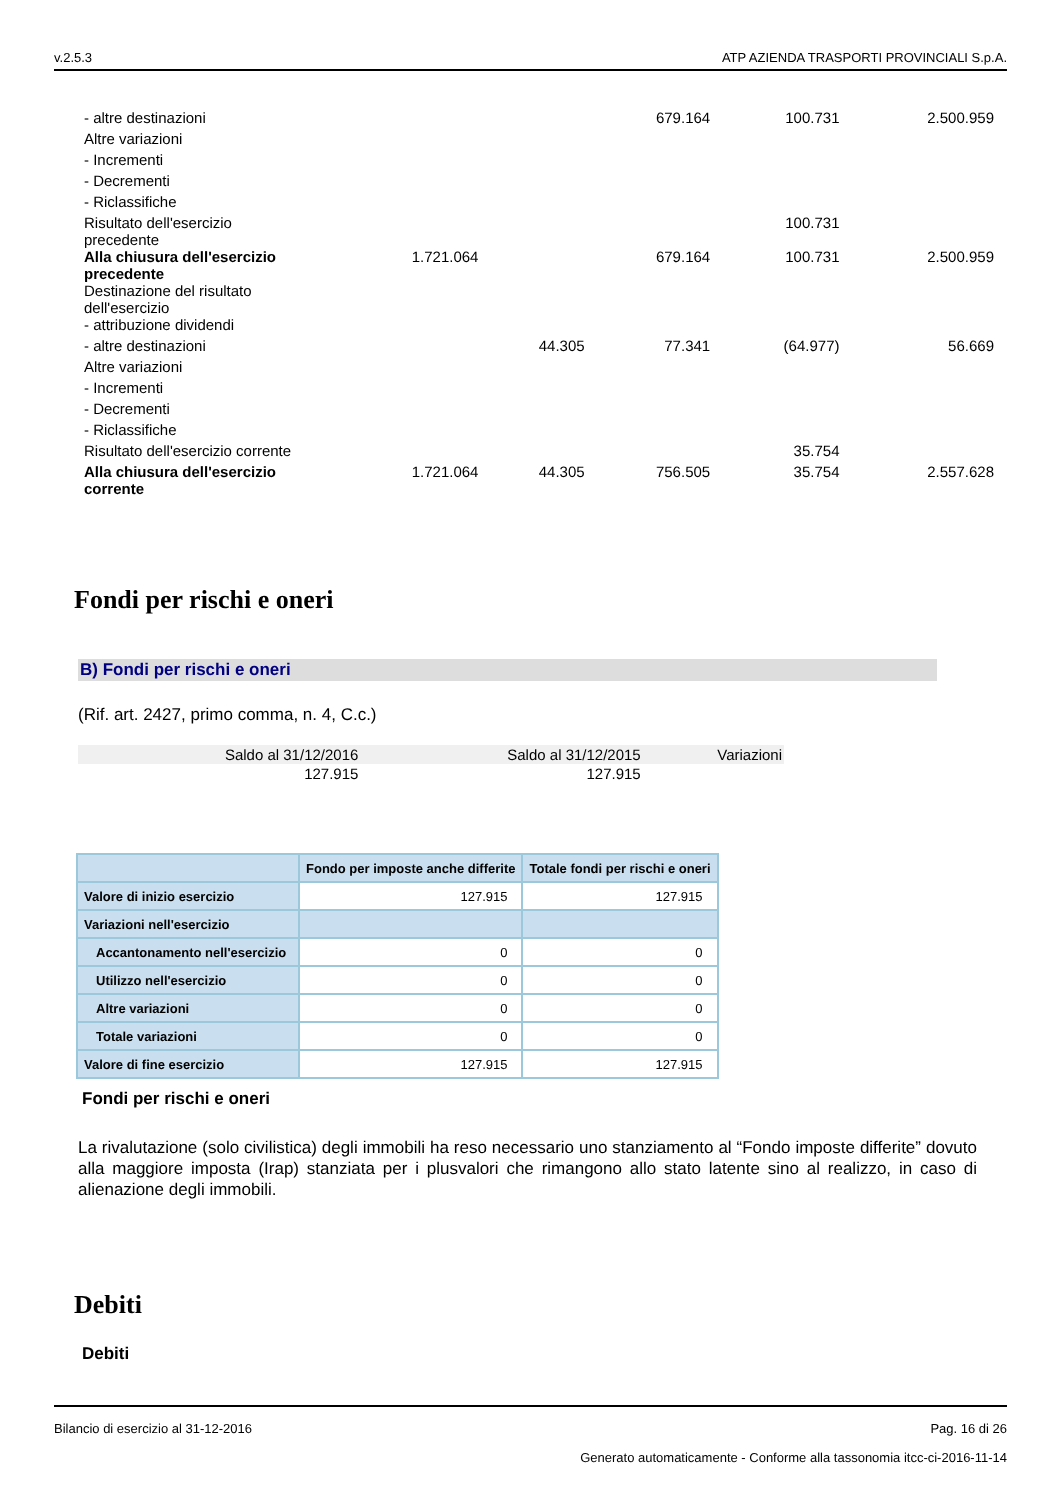v.2.5.3 ATP AZIENDA TRASPORTI PROVINCIALI S.p.A.
| - altre destinazioni | | | 679.164 | 100.731 | 2.500.959 |
| Altre variazioni | | | | | |
| - Incrementi | | | | | |
| - Decrementi | | | | | |
| - Riclassifiche | | | | | |
| Risultato dell'esercizio precedente | | | | 100.731 | |
| Alla chiusura dell'esercizio precedente | 1.721.064 | | 679.164 | 100.731 | 2.500.959 |
| Destinazione del risultato dell'esercizio | | | | | |
| - attribuzione dividendi | | | | | |
| - altre destinazioni | | 44.305 | 77.341 | (64.977) | 56.669 |
| Altre variazioni | | | | | |
| - Incrementi | | | | | |
| - Decrementi | | | | | |
| - Riclassifiche | | | | | |
| Risultato dell'esercizio corrente | | | | 35.754 | |
| Alla chiusura dell'esercizio corrente | 1.721.064 | 44.305 | 756.505 | 35.754 | 2.557.628 |
Fondi per rischi e oneri
B) Fondi per rischi e oneri
(Rif. art. 2427, primo comma, n. 4, C.c.)
| Saldo al 31/12/2016 | Saldo al 31/12/2015 | Variazioni |
| --- | --- | --- |
| 127.915 | 127.915 | |
| | Fondo per imposte anche differite | Totale fondi per rischi e oneri |
| --- | --- | --- |
| Valore di inizio esercizio | 127.915 | 127.915 |
| Variazioni nell'esercizio | | |
| Accantonamento nell'esercizio | 0 | 0 |
| Utilizzo nell'esercizio | 0 | 0 |
| Altre variazioni | 0 | 0 |
| Totale variazioni | 0 | 0 |
| Valore di fine esercizio | 127.915 | 127.915 |
Fondi per rischi e oneri
La rivalutazione (solo civilistica) degli immobili ha reso necessario uno stanziamento al “Fondo imposte differite” dovuto alla maggiore imposta (Irap) stanziata per i plusvalori che rimangono allo stato latente sino al realizzo, in caso di alienazione degli immobili.
Debiti
Debiti
Bilancio di esercizio al 31-12-2016 Pag. 16 di 26
Generato automaticamente - Conforme alla tassonomia itcc-ci-2016-11-14